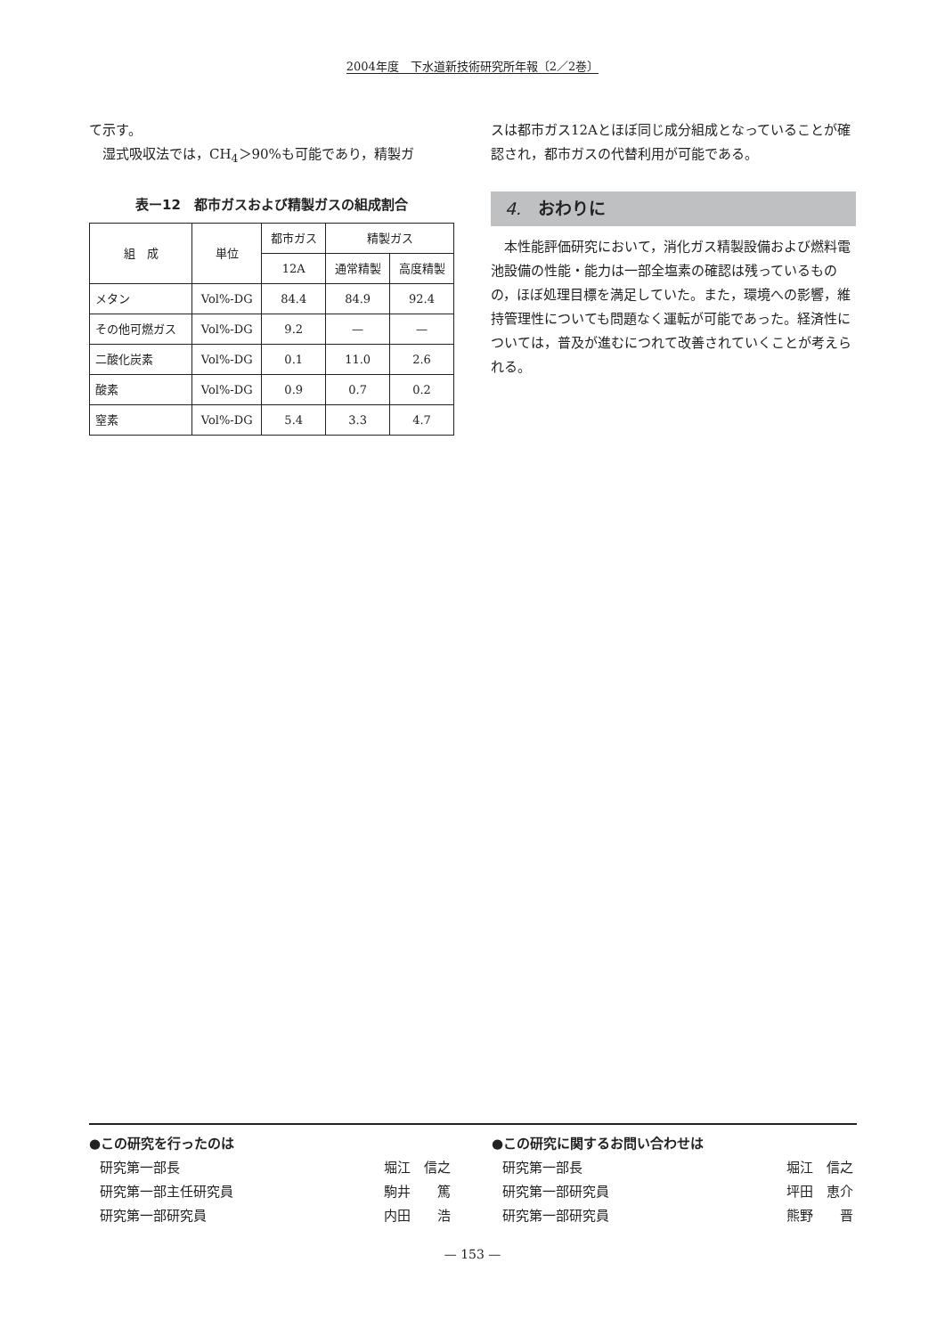2004年度　下水道新技術研究所年報〔2／2巻〕
て示す。
　湿式吸収法では，CH<sub>4</sub>＞90%も可能であり，精製ガ
表ー12　都市ガスおよび精製ガスの組成割合
| 組 成 | 単位 | 都市ガス | 精製ガス | |
| --- | --- | --- | --- | --- |
| | | 12A | 通常精製 | 高度精製 |
| メタン | Vol%-DG | 84.4 | 84.9 | 92.4 |
| その他可燃ガス | Vol%-DG | 9.2 | — | — |
| 二酸化炭素 | Vol%-DG | 0.1 | 11.0 | 2.6 |
| 酸素 | Vol%-DG | 0.9 | 0.7 | 0.2 |
| 窒素 | Vol%-DG | 5.4 | 3.3 | 4.7 |
スは都市ガス12Aとほぼ同じ成分組成となっていることが確認され，都市ガスの代替利用が可能である。
4.　おわりに
　本性能評価研究において，消化ガス精製設備および燃料電池設備の性能・能力は一部全塩素の確認は残っているものの，ほぼ処理目標を満足していた。また，環境への影響，維持管理性についても問題なく運転が可能であった。経済性については，普及が進むにつれて改善されていくことが考えられる。
●この研究を行ったのは
研究第一部長 堀江　信之
研究第一部主任研究員 駒井　　篤
研究第一部研究員 内田　　浩
●この研究に関するお問い合わせは
研究第一部長 堀江　信之
研究第一部研究員 坪田　恵介
研究第一部研究員 熊野　　晋
— 153 —